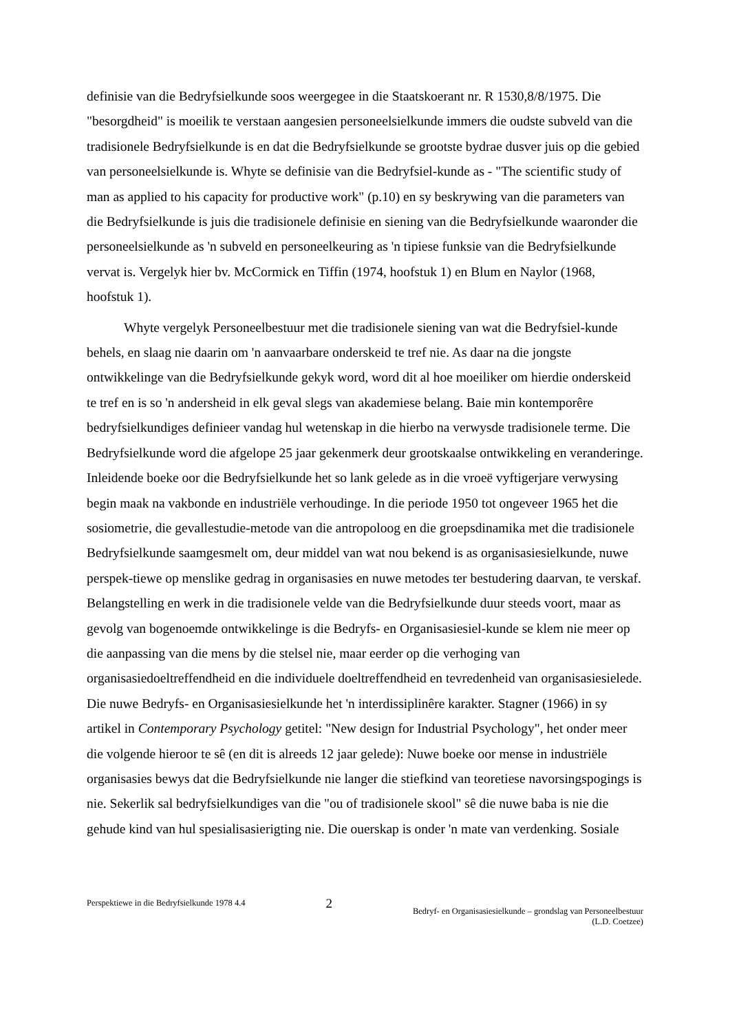definisie van die Bedryfsielkunde soos weergegee in die Staatskoerant nr. R 1530,8/8/1975. Die "besorgdheid" is moeilik te verstaan aangesien personeelsielkunde immers die oudste subveld van die tradisionele Bedryfsielkunde is en dat die Bedryfsielkunde se grootste bydrae dusver juis op die gebied van personeelsielkunde is. Whyte se definisie van die Bedryfsiel-kunde as - "The scientific study of man as applied to his capacity for productive work" (p.10) en sy beskrywing van die parameters van die Bedryfsielkunde is juis die tradisionele definisie en siening van die Bedryfsielkunde waaronder die personeelsielkunde as 'n subveld en personeelkeuring as 'n tipiese funksie van die Bedryfsielkunde vervat is. Vergelyk hier bv. McCormick en Tiffin (1974, hoofstuk 1) en Blum en Naylor (1968, hoofstuk 1).
Whyte vergelyk Personeelbestuur met die tradisionele siening van wat die Bedryfsiel-kunde behels, en slaag nie daarin om 'n aanvaarbare onderskeid te tref nie. As daar na die jongste ontwikkelinge van die Bedryfsielkunde gekyk word, word dit al hoe moeiliker om hierdie onderskeid te tref en is so 'n andersheid in elk geval slegs van akademiese belang. Baie min kontemporêre bedryfsielkundiges definieer vandag hul wetenskap in die hierbo na verwysde tradisionele terme. Die Bedryfsielkunde word die afgelope 25 jaar gekenmerk deur grootskaalse ontwikkeling en veranderinge. Inleidende boeke oor die Bedryfsielkunde het so lank gelede as in die vroeë vyftigerjare verwysing begin maak na vakbonde en industriële verhoudinge. In die periode 1950 tot ongeveer 1965 het die sosiometrie, die gevallestudie-metode van die antropoloog en die groepsdinamika met die tradisionele Bedryfsielkunde saamgesmelt om, deur middel van wat nou bekend is as organisasiesielkunde, nuwe perspek-tiewe op menslike gedrag in organisasies en nuwe metodes ter bestudering daarvan, te verskaf. Belangstelling en werk in die tradisionele velde van die Bedryfsielkunde duur steeds voort, maar as gevolg van bogenoemde ontwikkelinge is die Bedryfs- en Organisasiesiel-kunde se klem nie meer op die aanpassing van die mens by die stelsel nie, maar eerder op die verhoging van organisasiedoeltreffendheid en die individuele doeltreffendheid en tevredenheid van organisasiesielede. Die nuwe Bedryfs- en Organisasiesielkunde het 'n interdissiplinêre karakter. Stagner (1966) in sy artikel in Contemporary Psychology getitel: "New design for Industrial Psychology", het onder meer die volgende hieroor te sê (en dit is alreeds 12 jaar gelede): Nuwe boeke oor mense in industriële organisasies bewys dat die Bedryfsielkunde nie langer die stiefkind van teoretiese navorsingspogings is nie. Sekerlik sal bedryfsielkundiges van die "ou of tradisionele skool" sê die nuwe baba is nie die gehude kind van hul spesialisasierigting nie. Die ouerskap is onder 'n mate van verdenking. Sosiale
Perspektiewe in die Bedryfsielkunde 1978 4.4
2
Bedryf- en Organisasiesielkunde – grondslag van Personeelbestuur
(L.D. Coetzee)